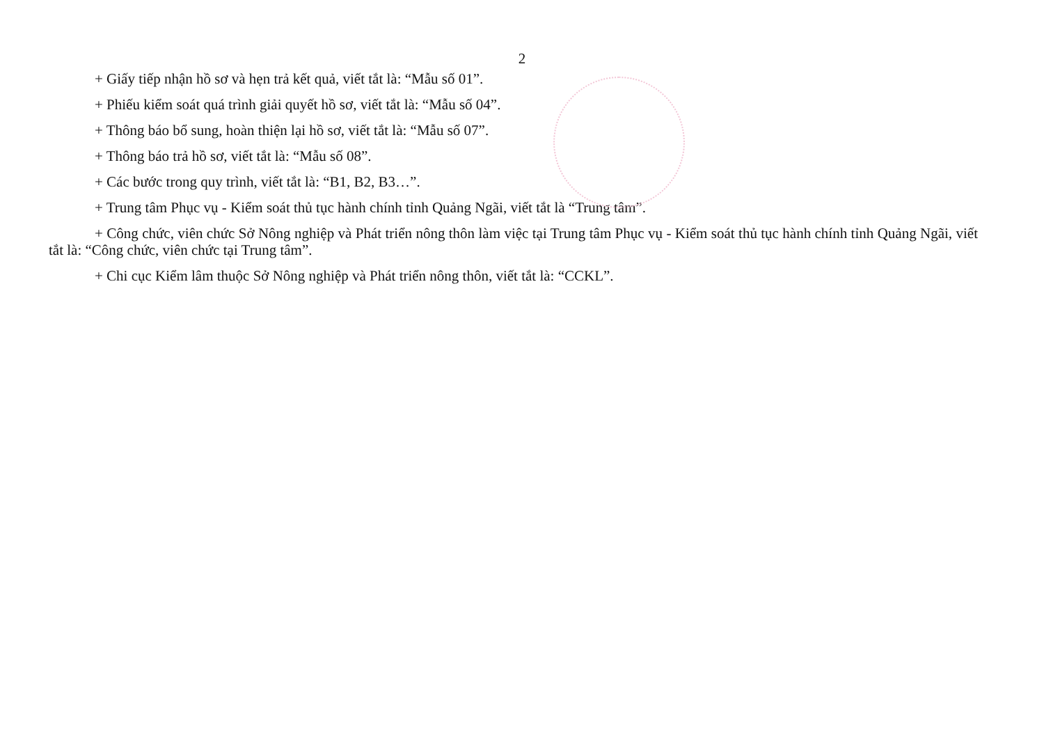2
+ Giấy tiếp nhận hồ sơ và hẹn trả kết quả, viết tắt là: “Mẫu số 01”.
+ Phiếu kiểm soát quá trình giải quyết hồ sơ, viết tắt là: “Mẫu số 04”.
+ Thông báo bổ sung, hoàn thiện lại hồ sơ, viết tắt là: “Mẫu số 07”.
+ Thông báo trả hồ sơ, viết tắt là: “Mẫu số 08”.
+ Các bước trong quy trình, viết tắt là: “B1, B2, B3…”.
+ Trung tâm Phục vụ - Kiểm soát thủ tục hành chính tỉnh Quảng Ngãi, viết tắt là “Trung tâm”.
+ Công chức, viên chức Sở Nông nghiệp và Phát triển nông thôn làm việc tại Trung tâm Phục vụ - Kiểm soát thủ tục hành chính tỉnh Quảng Ngãi, viết tắt là: “Công chức, viên chức tại Trung tâm”.
+ Chi cục Kiểm lâm thuộc Sở Nông nghiệp và Phát triển nông thôn, viết tắt là: “CCKL”.